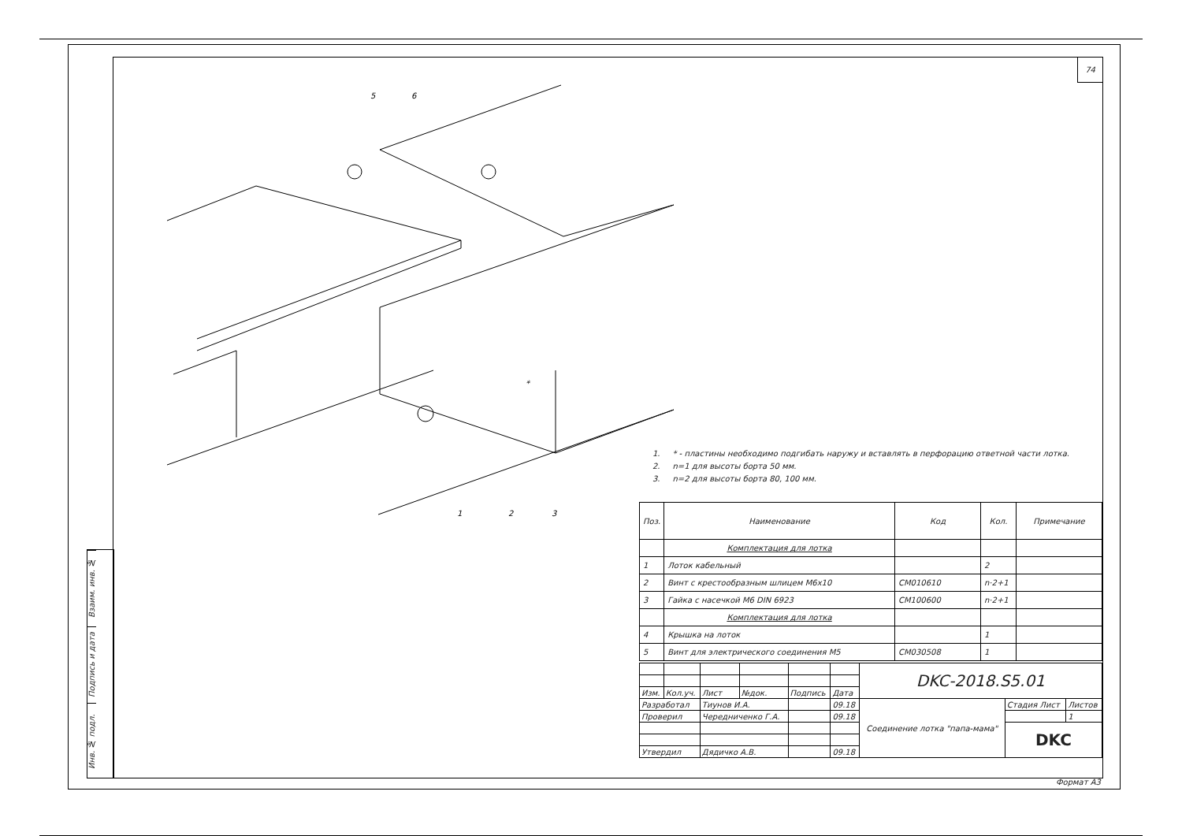74
Взаим. инв. №
Подпись и дата
Инв. № подл.
5
6
1
2
3
*
1. * - пластины необходимо подгибать наружу и вставлять в перфорацию ответной части лотка.
2. n=1 для высоты борта 50 мм.
3. n=2 для высоты борта 80, 100 мм.
| Поз. | Наименование | Код | Кол. | Примечание |
| --- | --- | --- | --- | --- |
| | Комплектация для лотка | | | |
| 1 | Лоток кабельный | | 2 | |
| 2 | Винт с крестообразным шлицем М6х10 | CM010610 | n·2+1 | |
| 3 | Гайка с насечкой М6 DIN 6923 | CM100600 | n·2+1 | |
| | Комплектация для лотка | | | |
| 4 | Крышка на лоток | | 1 | |
| 5 | Винт для электрического соединения М5 | CM030508 | 1 | |
| | | | | | | DKC-2018.S5.01 | | |
| Изм. | Кол.уч. | Лист | №док. | Подпись | Дата | | | |
| Разработал | | Тиунов И.А. | | | 09.18 | Соединение лотка "папа-мама" | Стадия Лист | Листов |
| Проверил | | Чередниченко Г.А. | | | 09.18 | | | 1 |
| | | | | | | | DKC | |
| Утвердил | | Дядичко А.В. | | | 09.18 | | | |
Формат А3